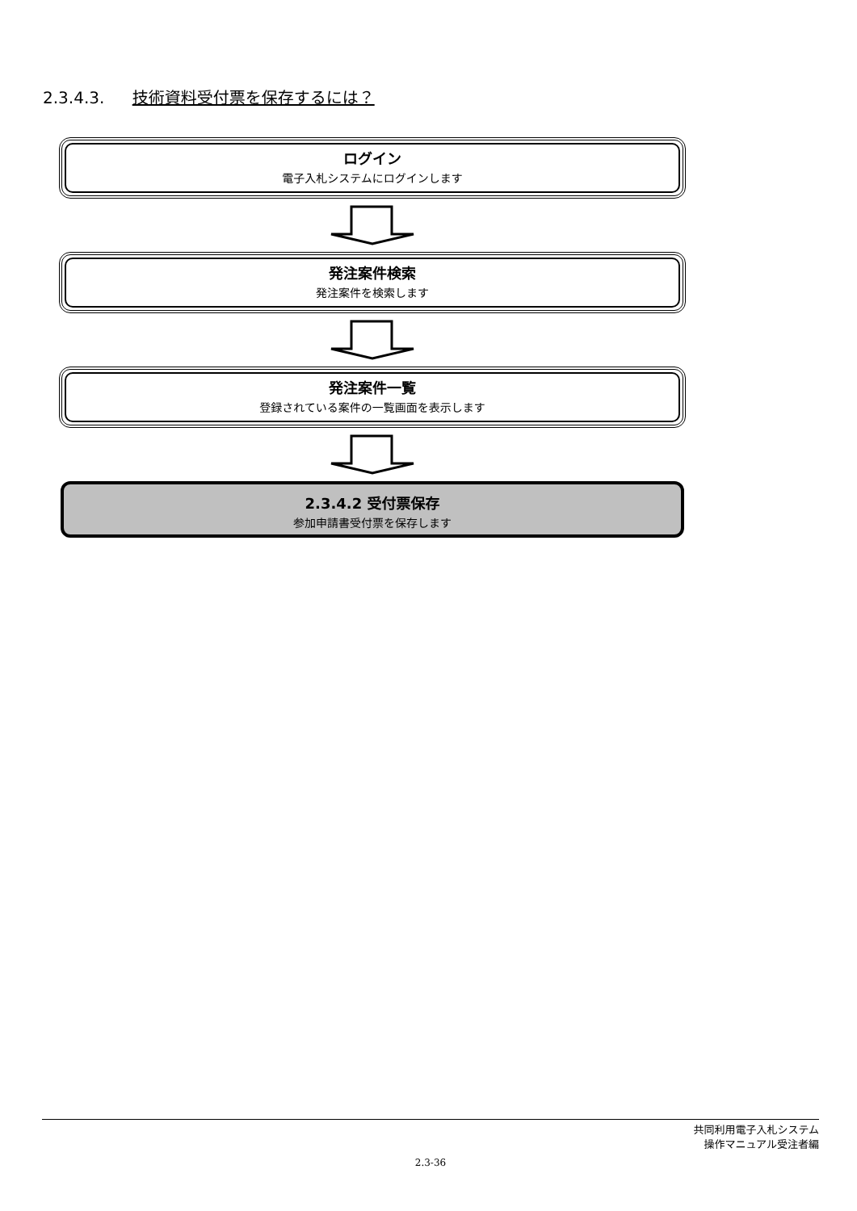2.3.4.3. 技術資料受付票を保存するには？
ログイン
電子入札システムにログインします
発注案件検索
発注案件を検索します
発注案件一覧
登録されている案件の一覧画面を表示します
2.3.4.2 受付票保存
参加申請書受付票を保存します
共同利用電子入札システム
操作マニュアル受注者編
2.3-36